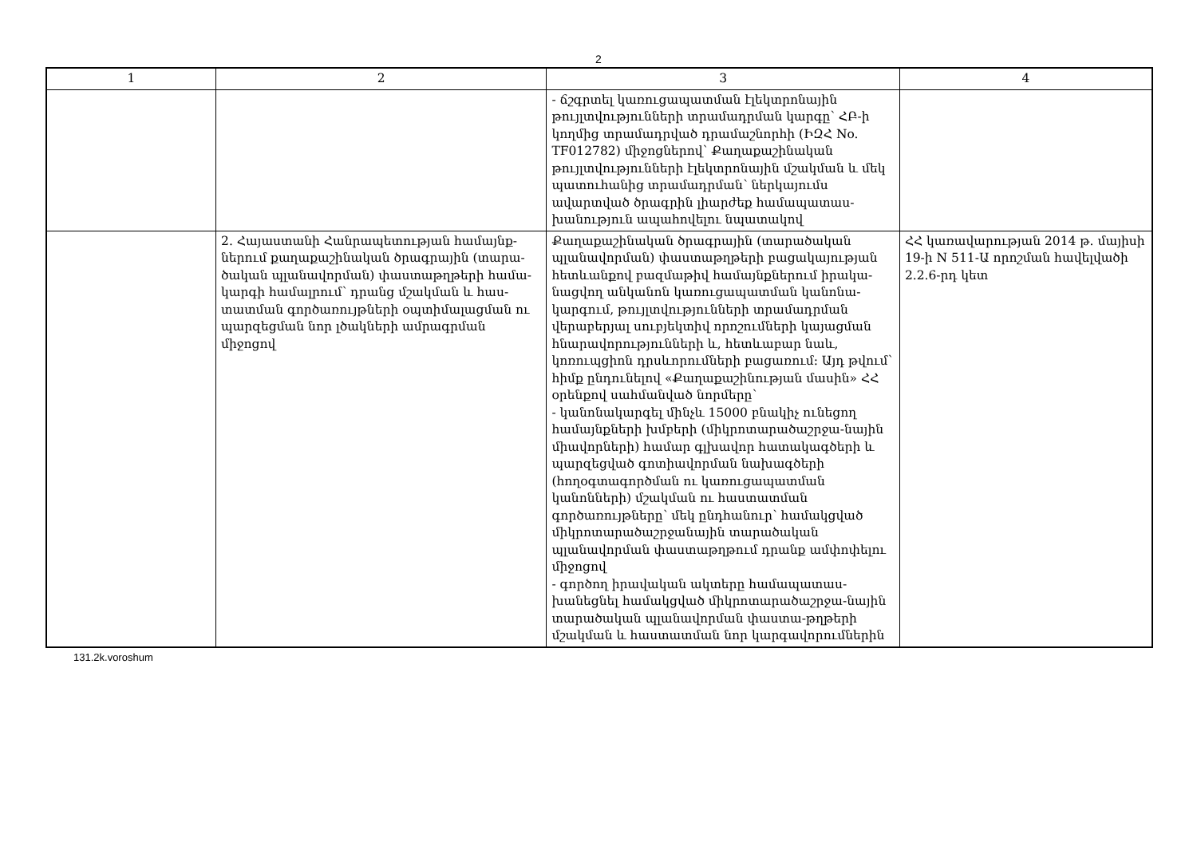2
| 1 | 2 | 3 | 4 |
| --- | --- | --- | --- |
| | | - ճշգրտել կառուցապատման էլեկտրոնային թույլտվությունների տրամադրման կարգը՝ ՀԲ-ի կողմից տրամադրված դրամաշնորհի (ԻԶՀ No. TF012782) միջոցներով՝ Քաղաքաշինական թույլտվությունների էլեկտրոնային մշակման և մեկ պատուհանից տրամադրման՝ ներկայումս ավարտված ծրագրին լիարժեք համապատաս-խանություն ապահովելու նպատակով | |
| | 2. Հայաստանի Հանրապետության համայնք-ներում քաղաքաշինական ծրագրային (տարա-ծական պլանավորման) փաստաթղթերի համա-կարգի համալրում՝ դրանց մշակման և հաս-տատման գործառույթների օպտիմալացման ու պարզեցման նոր լծակների ամրագրման միջոցով | Քաղաքաշինական ծրագրային (տարածական պլանավորման) փաստաթղթերի բացակայության հետևանքով բազմաթիվ համայնքներում իրակա-նացվող անկանոն կառուցապատման կանոնա-կարգում, թույլտվությունների տրամադրման վերաբերյալ սուբյեկտիվ որոշումների կայացման հնարավորությունների և, հետևաբար նաև, կոռուպցիոն դրսևորումների բացառում: Այդ թվում՝ հիմք ընդունելով «Քաղաքաշինության մասին» ՀՀ օրենքով սահմանված նորմերը՝ - կանոնակարգել մինչև 15000 բնակիչ ունեցող համայնքների խմբերի (միկրոտարածաշրջա-նային միավորների) համար գլխավոր հատակագծերի և պարզեցված գոտիավորման նախագծերի (հողօգտագործման ու կառուցապատման կանոնների) մշակման ու հաստատման գործառույթները՝ մեկ ընդհանուր՝ համակցված միկրոտարածաշրջանային տարածական պլանավորման փաստաթղթում դրանք ամփոփելու միջոցով - գործող իրավական ակտերը համապատաս-խանեցնել համակցված միկրոտարածաշրջա-նային տարածական պլանավորման փաստա-թղթերի մշակման և հաստատման նոր կարգավորումներին | ՀՀ կառավարության 2014 թ. մայիսի 19-ի N 511-Ա որոշման հավելվածի 2.2.6-րդ կետ |
131.2k.voroshum